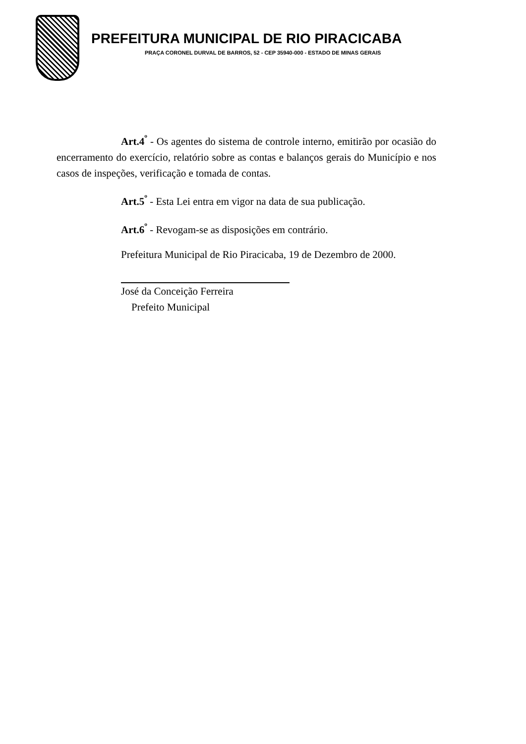PREFEITURA MUNICIPAL DE RIO PIRACICABA
PRAÇA CORONEL DURVAL DE BARROS, 52 - CEP 35940-000 - ESTADO DE MINAS GERAIS
Art.4<sup>º</sup> - Os agentes do sistema de controle interno, emitirão por ocasião do encerramento do exercício, relatório sobre as contas e balanços gerais do Município e nos casos de inspeções, verificação e tomada de contas.
Art.5<sup>º</sup> - Esta Lei entra em vigor na data de sua publicação.
Art.6<sup>º</sup> - Revogam-se as disposições em contrário.
Prefeitura Municipal de Rio Piracicaba, 19 de Dezembro de 2000.
José da Conceição Ferreira
Prefeito Municipal